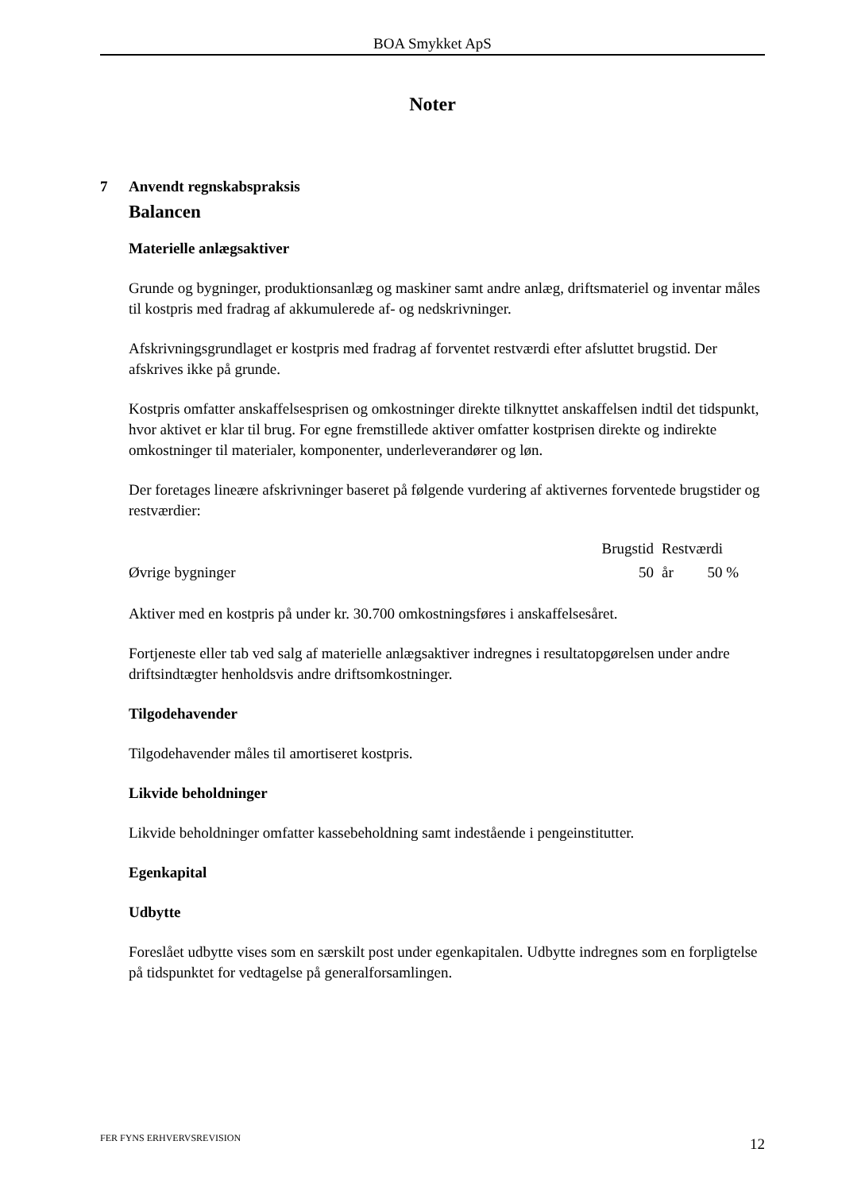BOA Smykket ApS
Noter
7 Anvendt regnskabspraksis
Balancen
Materielle anlægsaktiver
Grunde og bygninger, produktionsanlæg og maskiner samt andre anlæg, driftsmateriel og inventar måles til kostpris med fradrag af akkumulerede af- og nedskrivninger.
Afskrivningsgrundlaget er kostpris med fradrag af forventet restværdi efter afsluttet brugstid. Der afskrives ikke på grunde.
Kostpris omfatter anskaffelsesprisen og omkostninger direkte tilknyttet anskaffelsen indtil det tidspunkt, hvor aktivet er klar til brug. For egne fremstillede aktiver omfatter kostprisen direkte og indirekte omkostninger til materialer, komponenter, underleverandører og løn.
Der foretages lineære afskrivninger baseret på følgende vurdering af aktivernes forventede brugstider og restværdier:
| | Brugstid | | Restværdi | |
| --- | --- | --- | --- | --- |
| Øvrige bygninger | 50 | | år 50 % | |
Aktiver med en kostpris på under kr. 30.700 omkostningsføres i anskaffelsesåret.
Fortjeneste eller tab ved salg af materielle anlægsaktiver indregnes i resultatopgørelsen under andre driftsindtægter henholdsvis andre driftsomkostninger.
Tilgodehavender
Tilgodehavender måles til amortiseret kostpris.
Likvide beholdninger
Likvide beholdninger omfatter kassebeholdning samt indestående i pengeinstitutter.
Egenkapital
Udbytte
Foreslået udbytte vises som en særskilt post under egenkapitalen. Udbytte indregnes som en forpligtelse på tidspunktet for vedtagelse på generalforsamlingen.
FER FYNS ERHVERVSREVISION 12